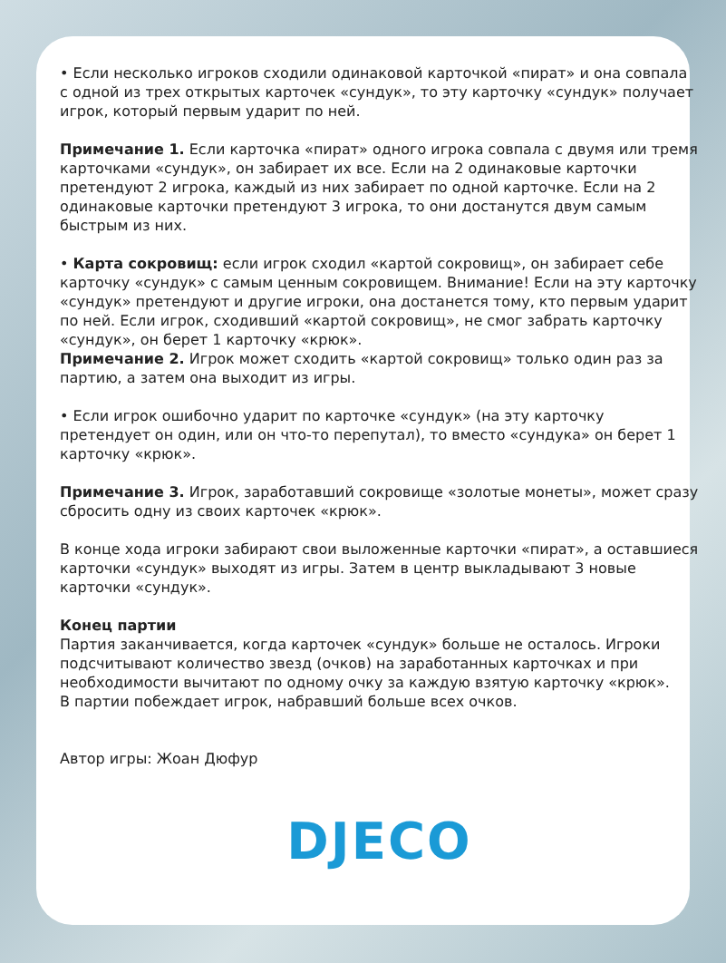• Если несколько игроков сходили одинаковой карточкой «пират» и она совпала с одной из трех открытых карточек «сундук», то эту карточку «сундук» получает игрок, который первым ударит по ней.
Примечание 1. Если карточка «пират» одного игрока совпала с двумя или тремя карточками «сундук», он забирает их все. Если на 2 одинаковые карточки претендуют 2 игрока, каждый из них забирает по одной карточке. Если на 2 одинаковые карточки претендуют 3 игрока, то они достанутся двум самым быстрым из них.
• Карта сокровищ: если игрок сходил «картой сокровищ», он забирает себе карточку «сундук» с самым ценным сокровищем. Внимание! Если на эту карточку «сундук» претендуют и другие игроки, она достанется тому, кто первым ударит по ней. Если игрок, сходивший «картой сокровищ», не смог забрать карточку «сундук», он берет 1 карточку «крюк».
Примечание 2. Игрок может сходить «картой сокровищ» только один раз за партию, а затем она выходит из игры.
• Если игрок ошибочно ударит по карточке «сундук» (на эту карточку претендует он один, или он что-то перепутал), то вместо «сундука» он берет 1 карточку «крюк».
Примечание 3. Игрок, заработавший сокровище «золотые монеты», может сразу сбросить одну из своих карточек «крюк».
В конце хода игроки забирают свои выложенные карточки «пират», а оставшиеся карточки «сундук» выходят из игры. Затем в центр выкладывают 3 новые карточки «сундук».
Конец партии
Партия заканчивается, когда карточек «сундук» больше не осталось. Игроки подсчитывают количество звезд (очков) на заработанных карточках и при необходимости вычитают по одному очку за каждую взятую карточку «крюк».
В партии побеждает игрок, набравший больше всех очков.
Автор игры: Жоан Дюфур
DJECO